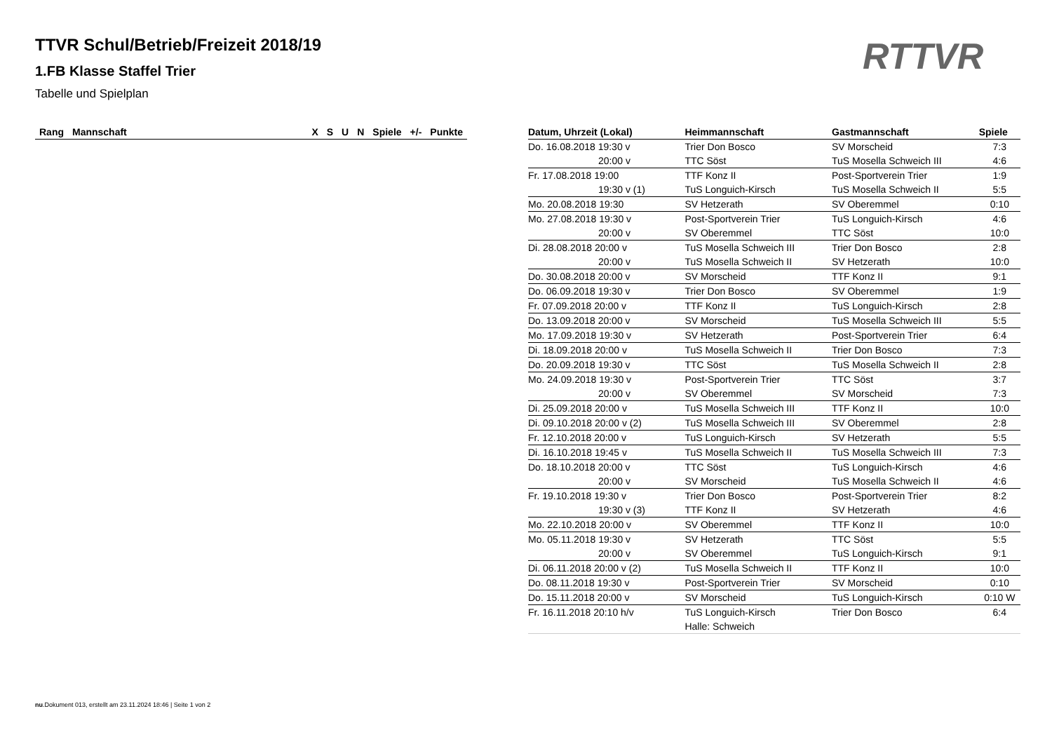TTVR Schul/Betrieb/Freizeit 2018/19
1.FB Klasse Staffel Trier
Tabelle und Spielplan
RTTVR
| Rang | Mannschaft | | X | S | U | N | Spiele | +/- | Punkte |
| --- | --- | --- | --- | --- | --- | --- | --- | --- | --- |
| Datum, Uhrzeit (Lokal) | Heimmannschaft | Gastmannschaft | Spiele |
| --- | --- | --- | --- |
| Do. 16.08.2018 19:30 v | Trier Don Bosco | SV Morscheid | 7:3 |
| 20:00 v | TTC Söst | TuS Mosella Schweich III | 4:6 |
| Fr. 17.08.2018 19:00 | TTF Konz II | Post-Sportverein Trier | 1:9 |
| 19:30 v (1) | TuS Longuich-Kirsch | TuS Mosella Schweich II | 5:5 |
| Mo. 20.08.2018 19:30 | SV Hetzerath | SV Oberemmel | 0:10 |
| Mo. 27.08.2018 19:30 v | Post-Sportverein Trier | TuS Longuich-Kirsch | 4:6 |
| 20:00 v | SV Oberemmel | TTC Söst | 10:0 |
| Di. 28.08.2018 20:00 v | TuS Mosella Schweich III | Trier Don Bosco | 2:8 |
| 20:00 v | TuS Mosella Schweich II | SV Hetzerath | 10:0 |
| Do. 30.08.2018 20:00 v | SV Morscheid | TTF Konz II | 9:1 |
| Do. 06.09.2018 19:30 v | Trier Don Bosco | SV Oberemmel | 1:9 |
| Fr. 07.09.2018 20:00 v | TTF Konz II | TuS Longuich-Kirsch | 2:8 |
| Do. 13.09.2018 20:00 v | SV Morscheid | TuS Mosella Schweich III | 5:5 |
| Mo. 17.09.2018 19:30 v | SV Hetzerath | Post-Sportverein Trier | 6:4 |
| Di. 18.09.2018 20:00 v | TuS Mosella Schweich II | Trier Don Bosco | 7:3 |
| Do. 20.09.2018 19:30 v | TTC Söst | TuS Mosella Schweich II | 2:8 |
| Mo. 24.09.2018 19:30 v | Post-Sportverein Trier | TTC Söst | 3:7 |
| 20:00 v | SV Oberemmel | SV Morscheid | 7:3 |
| Di. 25.09.2018 20:00 v | TuS Mosella Schweich III | TTF Konz II | 10:0 |
| Di. 09.10.2018 20:00 v (2) | TuS Mosella Schweich III | SV Oberemmel | 2:8 |
| Fr. 12.10.2018 20:00 v | TuS Longuich-Kirsch | SV Hetzerath | 5:5 |
| Di. 16.10.2018 19:45 v | TuS Mosella Schweich II | TuS Mosella Schweich III | 7:3 |
| Do. 18.10.2018 20:00 v | TTC Söst | TuS Longuich-Kirsch | 4:6 |
| 20:00 v | SV Morscheid | TuS Mosella Schweich II | 4:6 |
| Fr. 19.10.2018 19:30 v | Trier Don Bosco | Post-Sportverein Trier | 8:2 |
| 19:30 v (3) | TTF Konz II | SV Hetzerath | 4:6 |
| Mo. 22.10.2018 20:00 v | SV Oberemmel | TTF Konz II | 10:0 |
| Mo. 05.11.2018 19:30 v | SV Hetzerath | TTC Söst | 5:5 |
| 20:00 v | SV Oberemmel | TuS Longuich-Kirsch | 9:1 |
| Di. 06.11.2018 20:00 v (2) | TuS Mosella Schweich II | TTF Konz II | 10:0 |
| Do. 08.11.2018 19:30 v | Post-Sportverein Trier | SV Morscheid | 0:10 |
| Do. 15.11.2018 20:00 v | SV Morscheid | TuS Longuich-Kirsch | 0:10 W |
| Fr. 16.11.2018 20:10 h/v | TuS Longuich-Kirsch | Trier Don Bosco | 6:4 |
| | Halle: Schweich | | |
nu.Dokument 013, erstellt am 23.11.2024 18:46 | Seite 1 von 2